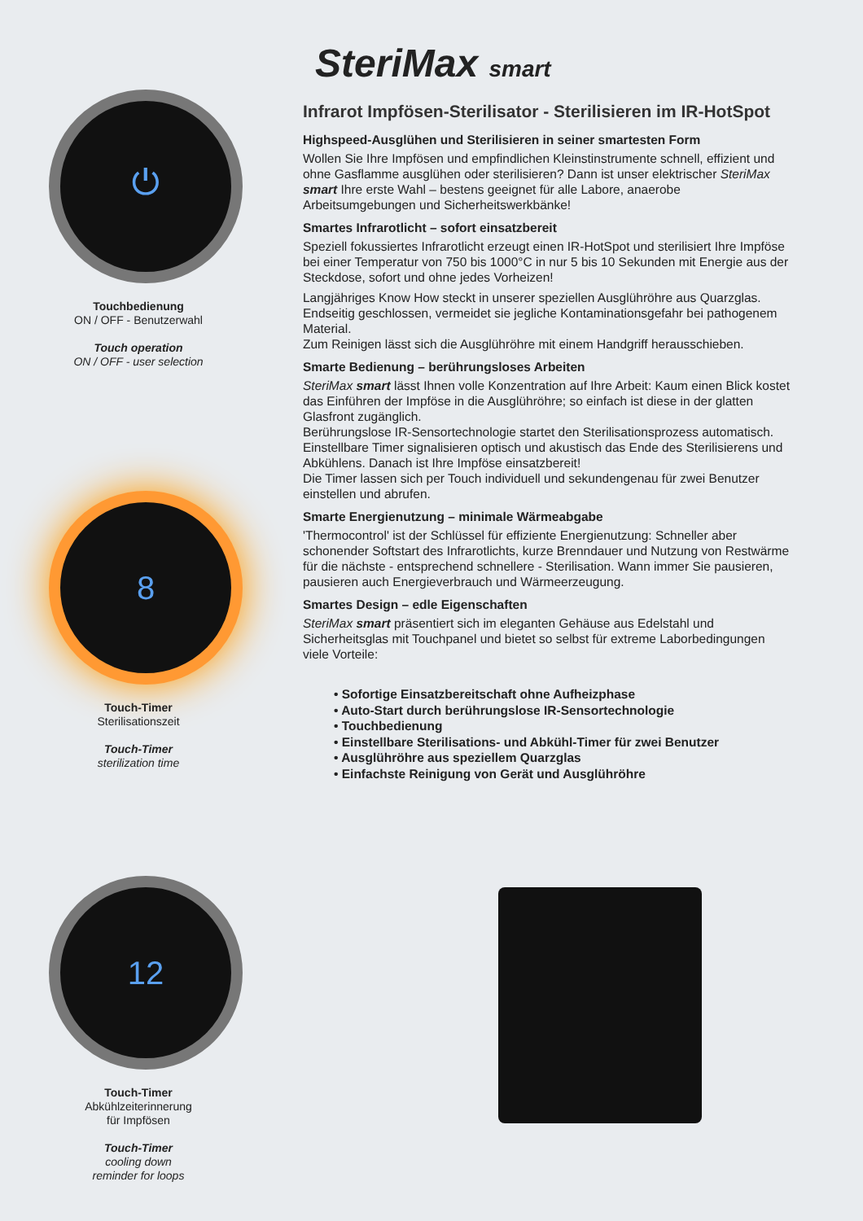⏻
Touchbedienung
ON / OFF - Benutzerwahl
Touch operation
ON / OFF - user selection
8
Touch-Timer
Sterilisationszeit
Touch-Timer
sterilization time
12
Touch-Timer
Abkühlzeiterinnerung
für Impfösen
Touch-Timer
cooling down
reminder for loops
SteriMax smart
Infrarot Impfösen-Sterilisator - Sterilisieren im IR-HotSpot
Highspeed-Ausglühen und Sterilisieren in seiner smartesten Form
Wollen Sie Ihre Impfösen und empfindlichen Kleinstinstrumente schnell, effizient und ohne Gasflamme ausglühen oder sterilisieren? Dann ist unser elektrischer SteriMax smart Ihre erste Wahl – bestens geeignet für alle Labore, anaerobe Arbeitsumgebungen und Sicherheitswerkbänke!
Smartes Infrarotlicht – sofort einsatzbereit
Speziell fokussiertes Infrarotlicht erzeugt einen IR-HotSpot und sterilisiert Ihre Impföse bei einer Temperatur von 750 bis 1000°C in nur 5 bis 10 Sekunden mit Energie aus der Steckdose, sofort und ohne jedes Vorheizen!
Langjähriges Know How steckt in unserer speziellen Ausglühröhre aus Quarzglas. Endseitig geschlossen, vermeidet sie jegliche Kontaminationsgefahr bei pathogenem Material.
Zum Reinigen lässt sich die Ausglühröhre mit einem Handgriff herausschieben.
Smarte Bedienung – berührungsloses Arbeiten
SteriMax smart lässt Ihnen volle Konzentration auf Ihre Arbeit: Kaum einen Blick kostet das Einführen der Impföse in die Ausglühröhre; so einfach ist diese in der glatten Glasfront zugänglich.
Berührungslose IR-Sensortechnologie startet den Sterilisationsprozess automatisch.
Einstellbare Timer signalisieren optisch und akustisch das Ende des Sterilisierens und Abkühlens. Danach ist Ihre Impföse einsatzbereit!
Die Timer lassen sich per Touch individuell und sekundengenau für zwei Benutzer einstellen und abrufen.
Smarte Energienutzung – minimale Wärmeabgabe
'Thermocontrol' ist der Schlüssel für effiziente Energienutzung: Schneller aber schonender Softstart des Infrarotlichts, kurze Brenndauer und Nutzung von Restwärme für die nächste - entsprechend schnellere - Sterilisation. Wann immer Sie pausieren, pausieren auch Energieverbrauch und Wärmeerzeugung.
Smartes Design – edle Eigenschaften
SteriMax smart präsentiert sich im eleganten Gehäuse aus Edelstahl und Sicherheitsglas mit Touchpanel und bietet so selbst für extreme Laborbedingungen viele Vorteile:
• Sofortige Einsatzbereitschaft ohne Aufheizphase
• Auto-Start durch berührungslose IR-Sensortechnologie
• Touchbedienung
• Einstellbare Sterilisations- und Abkühl-Timer für zwei Benutzer
• Ausglühröhre aus speziellem Quarzglas
• Einfachste Reinigung von Gerät und Ausglühröhre